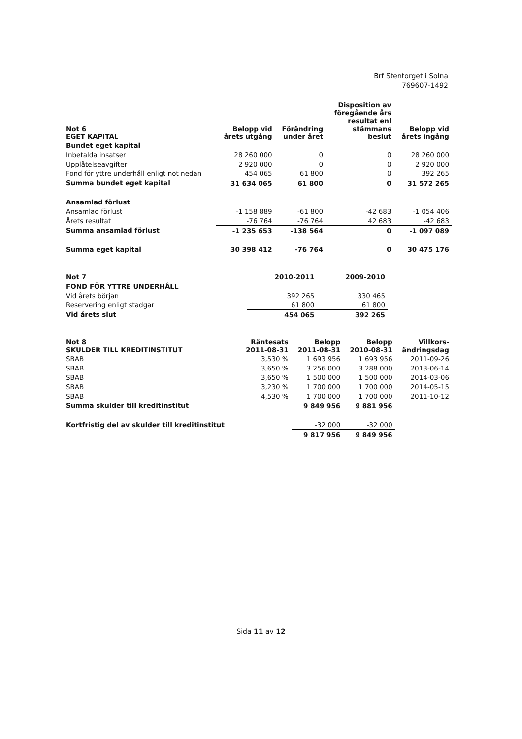Brf Stentorget i Solna
769607-1492
| Not 6 EGET KAPITAL | Belopp vid årets utgång | Förändring under året | Disposition av föregående års resultat enl stämmans beslut | Belopp vid årets ingång |
| --- | --- | --- | --- | --- |
| Bundet eget kapital | | | | |
| Inbetalda insatser | 28 260 000 | 0 | 0 | 28 260 000 |
| Upplåtelseavgifter | 2 920 000 | 0 | 0 | 2 920 000 |
| Fond för yttre underhåll enligt not nedan | 454 065 | 61 800 | 0 | 392 265 |
| Summa bundet eget kapital | 31 634 065 | 61 800 | 0 | 31 572 265 |
| Ansamlad förlust | | | | |
| Ansamlad förlust | -1 158 889 | -61 800 | -42 683 | -1 054 406 |
| Årets resultat | -76 764 | -76 764 | 42 683 | -42 683 |
| Summa ansamlad förlust | -1 235 653 | -138 564 | 0 | -1 097 089 |
| Summa eget kapital | 30 398 412 | -76 764 | 0 | 30 475 176 |
| Not 7 | 2010-2011 | 2009-2010 |
| FOND FÖR YTTRE UNDERHÅLL | | |
| Vid årets början | 392 265 | 330 465 |
| Reservering enligt stadgar | 61 800 | 61 800 |
| Vid årets slut | 454 065 | 392 265 |
| Not 8 SKULDER TILL KREDITINSTITUT | Räntesats 2011-08-31 | Belopp 2011-08-31 | Belopp 2010-08-31 | Villkors- ändringsdag |
| SBAB | 3,530 % | 1 693 956 | 1 693 956 | 2011-09-26 |
| SBAB | 3,650 % | 3 256 000 | 3 288 000 | 2013-06-14 |
| SBAB | 3,650 % | 1 500 000 | 1 500 000 | 2014-03-06 |
| SBAB | 3,230 % | 1 700 000 | 1 700 000 | 2014-05-15 |
| SBAB | 4,530 % | 1 700 000 | 1 700 000 | 2011-10-12 |
| Summa skulder till kreditinstitut | | 9 849 956 | 9 881 956 | |
| Kortfristig del av skulder till kreditinstitut | | -32 000 | -32 000 | |
| | | 9 817 956 | 9 849 956 | |
Sida 11 av 12